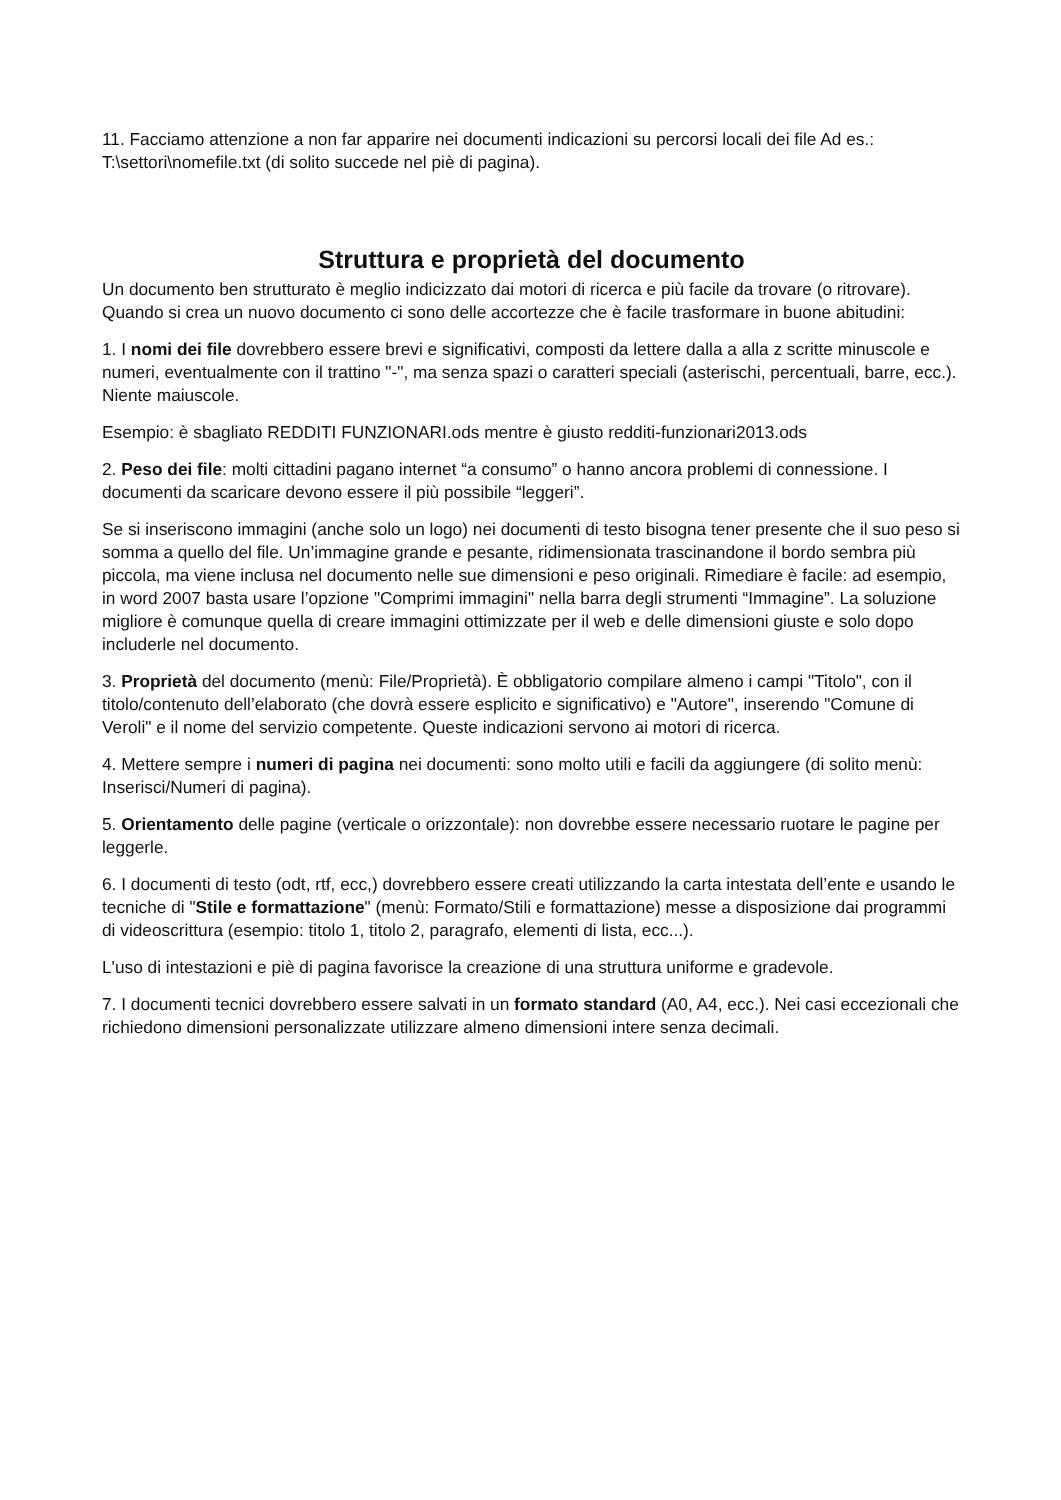11. Facciamo attenzione a non far apparire nei documenti indicazioni su percorsi locali dei file Ad es.: T:\settori\nomefile.txt (di solito succede nel piè di pagina).
Struttura e proprietà del documento
Un documento ben strutturato è meglio indicizzato dai motori di ricerca e più facile da trovare (o ritrovare). Quando si crea un nuovo documento ci sono delle accortezze che è facile trasformare in buone abitudini:
1. I nomi dei file dovrebbero essere brevi e significativi, composti da lettere dalla a alla z scritte minuscole e numeri, eventualmente con il trattino "-", ma senza spazi o caratteri speciali (asterischi, percentuali, barre, ecc.). Niente maiuscole.
Esempio: è sbagliato REDDITI FUNZIONARI.ods mentre è giusto redditi-funzionari2013.ods
2. Peso dei file: molti cittadini pagano internet “a consumo” o hanno ancora problemi di connessione. I documenti da scaricare devono essere il più possibile “leggeri”.
Se si inseriscono immagini (anche solo un logo) nei documenti di testo bisogna tener presente che il suo peso si somma a quello del file. Un’immagine grande e pesante, ridimensionata trascinandone il bordo sembra più piccola, ma viene inclusa nel documento nelle sue dimensioni e peso originali. Rimediare è facile: ad esempio, in word 2007 basta usare l’opzione "Comprimi immagini" nella barra degli strumenti “Immagine”. La soluzione migliore è comunque quella di creare immagini ottimizzate per il web e delle dimensioni giuste e solo dopo includerle nel documento.
3. Proprietà del documento (menù: File/Proprietà). È obbligatorio compilare almeno i campi "Titolo", con il titolo/contenuto dell’elaborato (che dovrà essere esplicito e significativo) e "Autore", inserendo "Comune di Veroli" e il nome del servizio competente. Queste indicazioni servono ai motori di ricerca.
4. Mettere sempre i numeri di pagina nei documenti: sono molto utili e facili da aggiungere (di solito menù: Inserisci/Numeri di pagina).
5. Orientamento delle pagine (verticale o orizzontale): non dovrebbe essere necessario ruotare le pagine per leggerle.
6. I documenti di testo (odt, rtf, ecc,) dovrebbero essere creati utilizzando la carta intestata dell’ente e usando le tecniche di "Stile e formattazione" (menù: Formato/Stili e formattazione) messe a disposizione dai programmi di videoscrittura (esempio: titolo 1, titolo 2, paragrafo, elementi di lista, ecc...).
L'uso di intestazioni e piè di pagina favorisce la creazione di una struttura uniforme e gradevole.
7. I documenti tecnici dovrebbero essere salvati in un formato standard (A0, A4, ecc.). Nei casi eccezionali che richiedono dimensioni personalizzate utilizzare almeno dimensioni intere senza decimali.